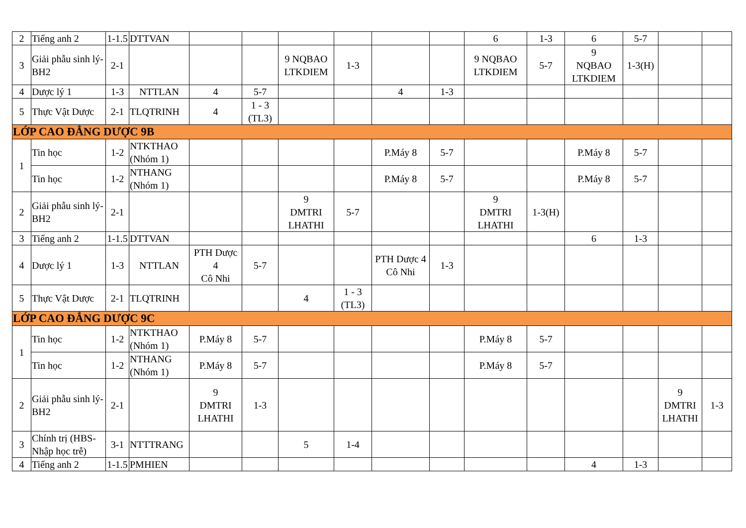| 2 | Tiếng anh 2 | 1-1.5 | DTTVAN | | | | | | | 6 | 1-3 | 6 | 5-7 | | |
| 3 | Giải phẫu sinh lý-BH2 | 2-1 | | | | 9 NQBAO LTKDIEM | 1-3 | | | 9 NQBAO LTKDIEM | 5-7 | 9 NQBAO LTKDIEM | 1-3(H) | | |
| 4 | Dược lý 1 | 1-3 | NTTLAN | 4 | 5-7 | | | 4 | 1-3 | | | | | | |
| 5 | Thực Vật Dược | 2-1 | TLQTRINH | 4 | 1 - 3 (TL3) | | | | | | | | | | |
| LỚP CAO ĐẲNG DƯỢC 9B | | | | | | | | | | | | | | | |
| 1 | Tin học | 1-2 | NTKTHAO (Nhóm 1) | | | | | P.Máy 8 | 5-7 | | | P.Máy 8 | 5-7 | | |
| | Tin học | 1-2 | NTHANG (Nhóm 1) | | | | | P.Máy 8 | 5-7 | | | P.Máy 8 | 5-7 | | |
| 2 | Giải phẫu sinh lý-BH2 | 2-1 | | | | 9 DMTRI LHATHI | 5-7 | | | 9 DMTRI LHATHI | 1-3(H) | | | | |
| 3 | Tiếng anh 2 | 1-1.5 | DTTVAN | | | | | | | | | 6 | 1-3 | | |
| 4 | Dược lý 1 | 1-3 | NTTLAN | PTH Dược 4 Cô Nhi | 5-7 | | | PTH Dược 4 Cô Nhi | 1-3 | | | | | | |
| 5 | Thực Vật Dược | 2-1 | TLQTRINH | | | 4 | 1 - 3 (TL3) | | | | | | | | |
| LỚP CAO ĐẲNG DƯỢC 9C | | | | | | | | | | | | | | | |
| 1 | Tin học | 1-2 | NTKTHAO (Nhóm 1) | P.Máy 8 | 5-7 | | | | | P.Máy 8 | 5-7 | | | | |
| | Tin học | 1-2 | NTHANG (Nhóm 1) | P.Máy 8 | 5-7 | | | | | P.Máy 8 | 5-7 | | | | |
| 2 | Giải phẫu sinh lý-BH2 | 2-1 | | 9 DMTRI LHATHI | 1-3 | | | | | | | | | 9 DMTRI LHATHI | 1-3 |
| 3 | Chính trị (HBS-Nhập học trễ) | 3-1 | NTTTRANG | | | 5 | 1-4 | | | | | | | | |
| 4 | Tiếng anh 2 | 1-1.5 | PMHIEN | | | | | | | | | 4 | 1-3 | | |